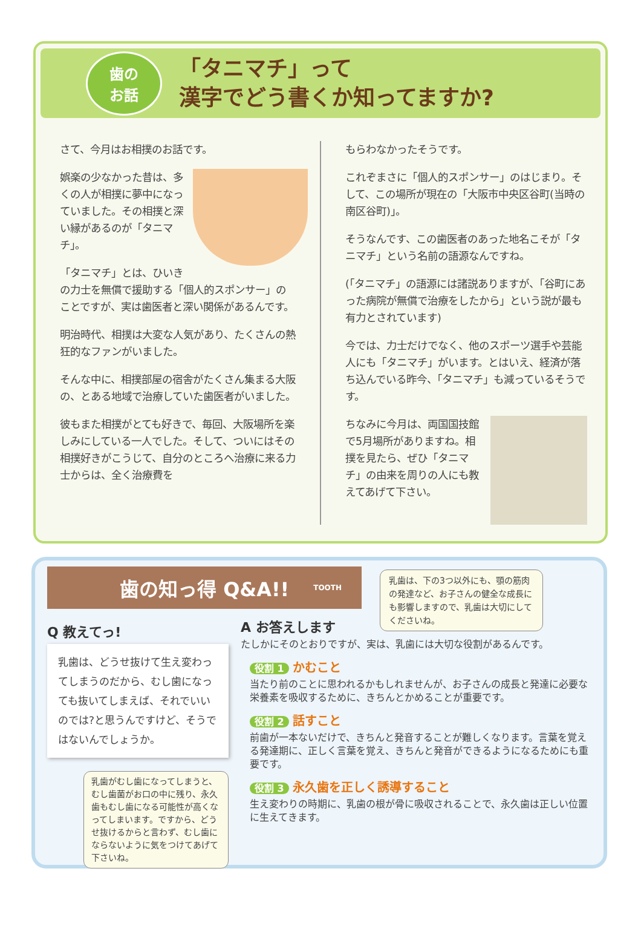歯の
お話
「タニマチ」って
漢字でどう書くか知ってますか?
さて、今月はお相撲のお話です。
娯楽の少なかった昔は、多くの人が相撲に夢中になっていました。その相撲と深い縁があるのが「タニマチ」。
「タニマチ」とは、ひいきの力士を無償で援助する「個人的スポンサー」のことですが、実は歯医者と深い関係があるんです。
明治時代、相撲は大変な人気があり、たくさんの熱狂的なファンがいました。
そんな中に、相撲部屋の宿舎がたくさん集まる大阪の、とある地域で治療していた歯医者がいました。
彼もまた相撲がとても好きで、毎回、大阪場所を楽しみにしている一人でした。そして、ついにはその相撲好きがこうじて、自分のところへ治療に来る力士からは、全く治療費を
もらわなかったそうです。
これぞまさに「個人的スポンサー」のはじまり。そして、この場所が現在の「大阪市中央区谷町(当時の南区谷町)」。
そうなんです、この歯医者のあった地名こそが「タニマチ」という名前の語源なんですね。
(「タニマチ」の語源には諸説ありますが、「谷町にあった病院が無償で治療をしたから」という説が最も有力とされています)
今では、力士だけでなく、他のスポーツ選手や芸能人にも「タニマチ」がいます。とはいえ、経済が落ち込んでいる昨今、「タニマチ」も減っているそうです。
ちなみに今月は、両国国技館で5月場所がありますね。相撲を見たら、ぜひ「タニマチ」の由来を周りの人にも教えてあげて下さい。
歯の知っ得 Q&A!! TOOTH
乳歯は、下の3つ以外にも、顎の筋肉の発達など、お子さんの健全な成長にも影響しますので、乳歯は大切にしてくださいね。
Q 教えてっ!
乳歯は、どうせ抜けて生え変わってしまうのだから、むし歯になっても抜いてしまえば、それでいいのでは?と思うんですけど、そうではないんでしょうか。
乳歯がむし歯になってしまうと、むし歯菌がお口の中に残り、永久歯もむし歯になる可能性が高くなってしまいます。ですから、どうせ抜けるからと言わず、むし歯にならないように気をつけてあげて下さいね。
A お答えします
たしかにそのとおりですが、実は、乳歯には大切な役割があるんです。
役割 1 かむこと
当たり前のことに思われるかもしれませんが、お子さんの成長と発達に必要な栄養素を吸収するために、きちんとかめることが重要です。
役割 2 話すこと
前歯が一本ないだけで、きちんと発音することが難しくなります。言葉を覚える発達期に、正しく言葉を覚え、きちんと発音ができるようになるためにも重要です。
役割 3 永久歯を正しく誘導すること
生え変わりの時期に、乳歯の根が骨に吸収されることで、永久歯は正しい位置に生えてきます。